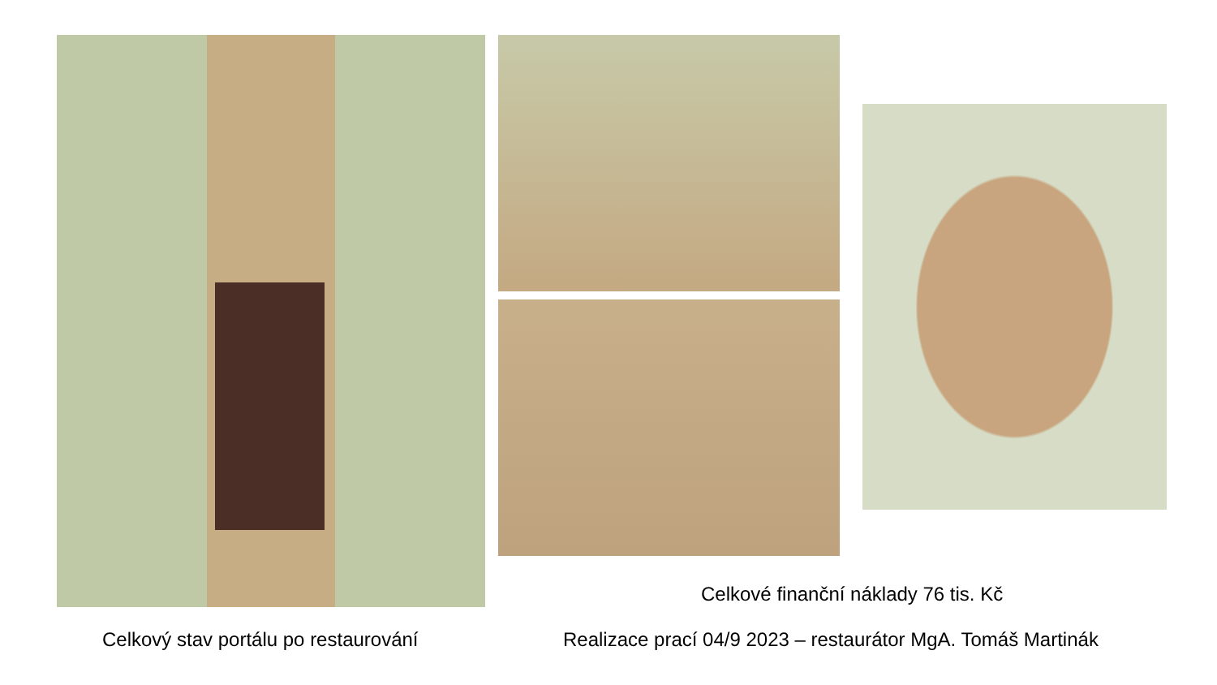Celkové finanční náklady 76 tis. Kč
Celkový stav portálu po restaurování Realizace prací 04/9 2023 – restaurátor MgA. Tomáš Martinák